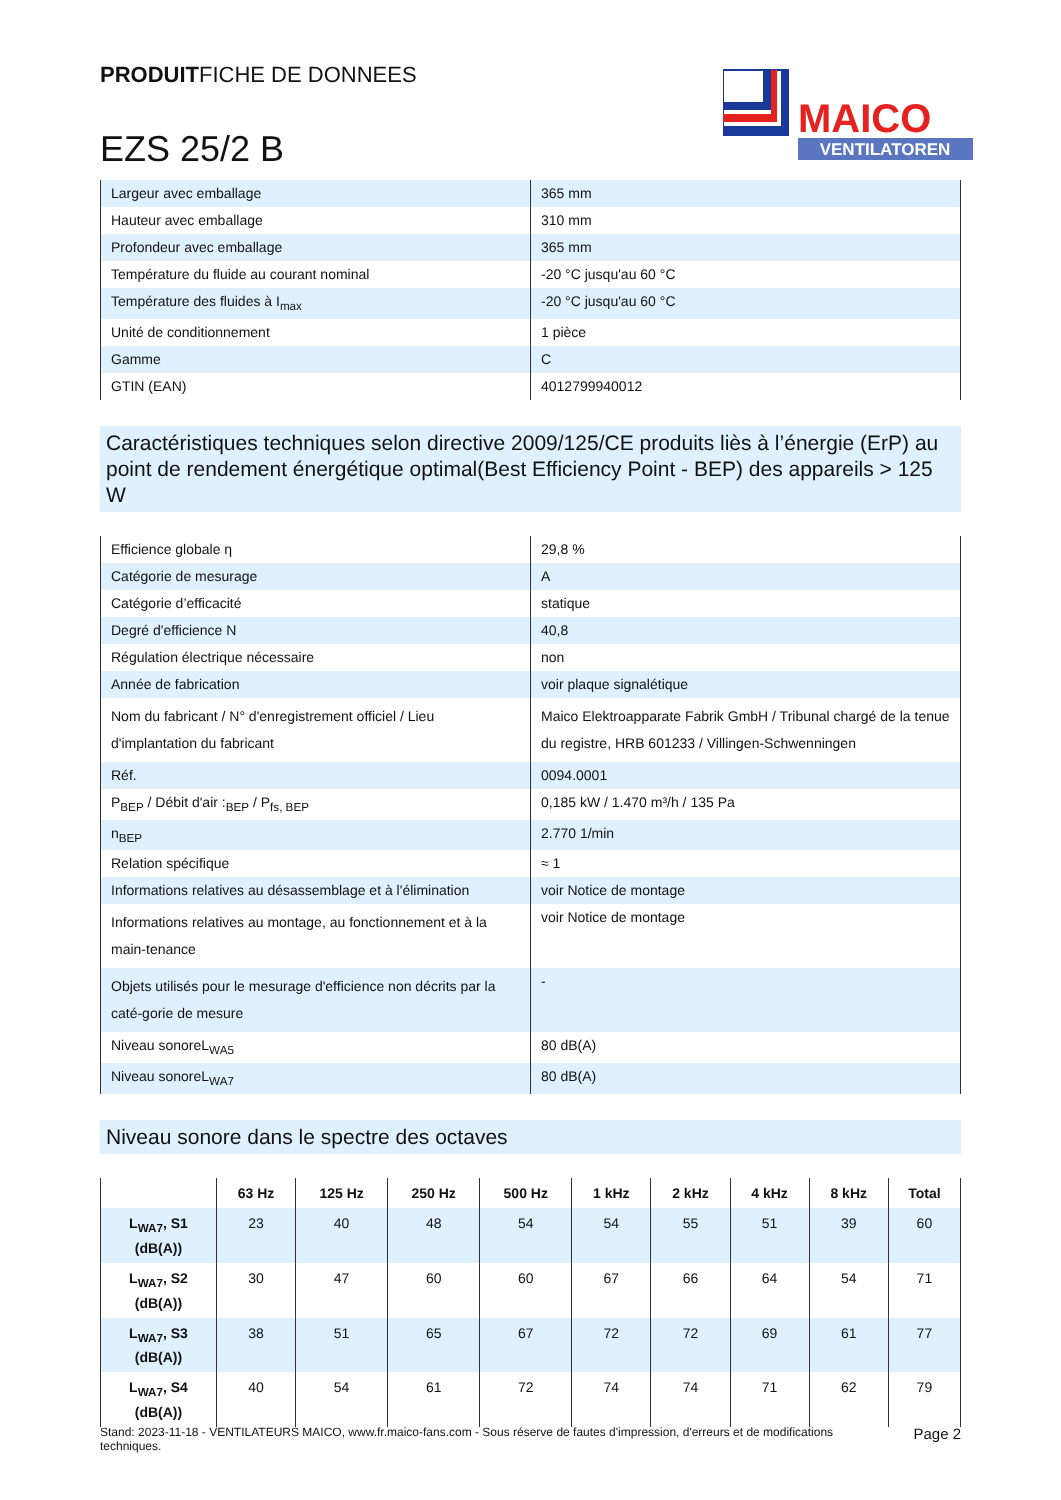PRODUITFICHE DE DONNEES
EZS 25/2 B
MAICO
VENTILATOREN
| Largeur avec emballage | 365 mm |
| Hauteur avec emballage | 310 mm |
| Profondeur avec emballage | 365 mm |
| Température du fluide au courant nominal | -20 °C jusqu'au 60 °C |
| Température des fluides à I<sub>max</sub> | -20 °C jusqu'au 60 °C |
| Unité de conditionnement | 1 pièce |
| Gamme | C |
| GTIN (EAN) | 4012799940012 |
Caractéristiques techniques selon directive 2009/125/CE produits liès à l’énergie (ErP) au point de rendement énergétique optimal(Best Efficiency Point - BEP) des appareils > 125 W
| Efficience globale η | 29,8 % |
| Catégorie de mesurage | A |
| Catégorie d’efficacité | statique |
| Degré d'efficience N | 40,8 |
| Régulation électrique nécessaire | non |
| Année de fabrication | voir plaque signalétique |
| Nom du fabricant / N° d'enregistrement officiel / Lieu d'implantation du fabricant | Maico Elektroapparate Fabrik GmbH / Tribunal chargé de la tenue du registre, HRB 601233 / Villingen-Schwenningen |
| Réf. | 0094.0001 |
| P<sub>BEP</sub> / Débit d'air :<sub>BEP</sub> / P<sub>fs, BEP</sub> | 0,185 kW / 1.470 m³/h / 135 Pa |
| n<sub>BEP</sub> | 2.770 1/min |
| Relation spécifique | ≈ 1 |
| Informations relatives au désassemblage et à l'élimination | voir Notice de montage |
| Informations relatives au montage, au fonctionnement et à la main-tenance | voir Notice de montage |
| Objets utilisés pour le mesurage d'efficience non décrits par la caté-gorie de mesure | - |
| Niveau sonoreL<sub>WA5</sub> | 80 dB(A) |
| Niveau sonoreL<sub>WA7</sub> | 80 dB(A) |
Niveau sonore dans le spectre des octaves
| | 63 Hz | 125 Hz | 250 Hz | 500 Hz | 1 kHz | 2 kHz | 4 kHz | 8 kHz | Total |
| --- | --- | --- | --- | --- | --- | --- | --- | --- | --- |
| L<sub>WA7</sub>, S1 (dB(A)) | 23 | 40 | 48 | 54 | 54 | 55 | 51 | 39 | 60 |
| L<sub>WA7</sub>, S2 (dB(A)) | 30 | 47 | 60 | 60 | 67 | 66 | 64 | 54 | 71 |
| L<sub>WA7</sub>, S3 (dB(A)) | 38 | 51 | 65 | 67 | 72 | 72 | 69 | 61 | 77 |
| L<sub>WA7</sub>, S4 (dB(A)) | 40 | 54 | 61 | 72 | 74 | 74 | 71 | 62 | 79 |
Stand: 2023-11-18 - VENTILATEURS MAICO, www.fr.maico-fans.com - Sous réserve de fautes d'impression, d'erreurs et de modifications techniques.
Page 2